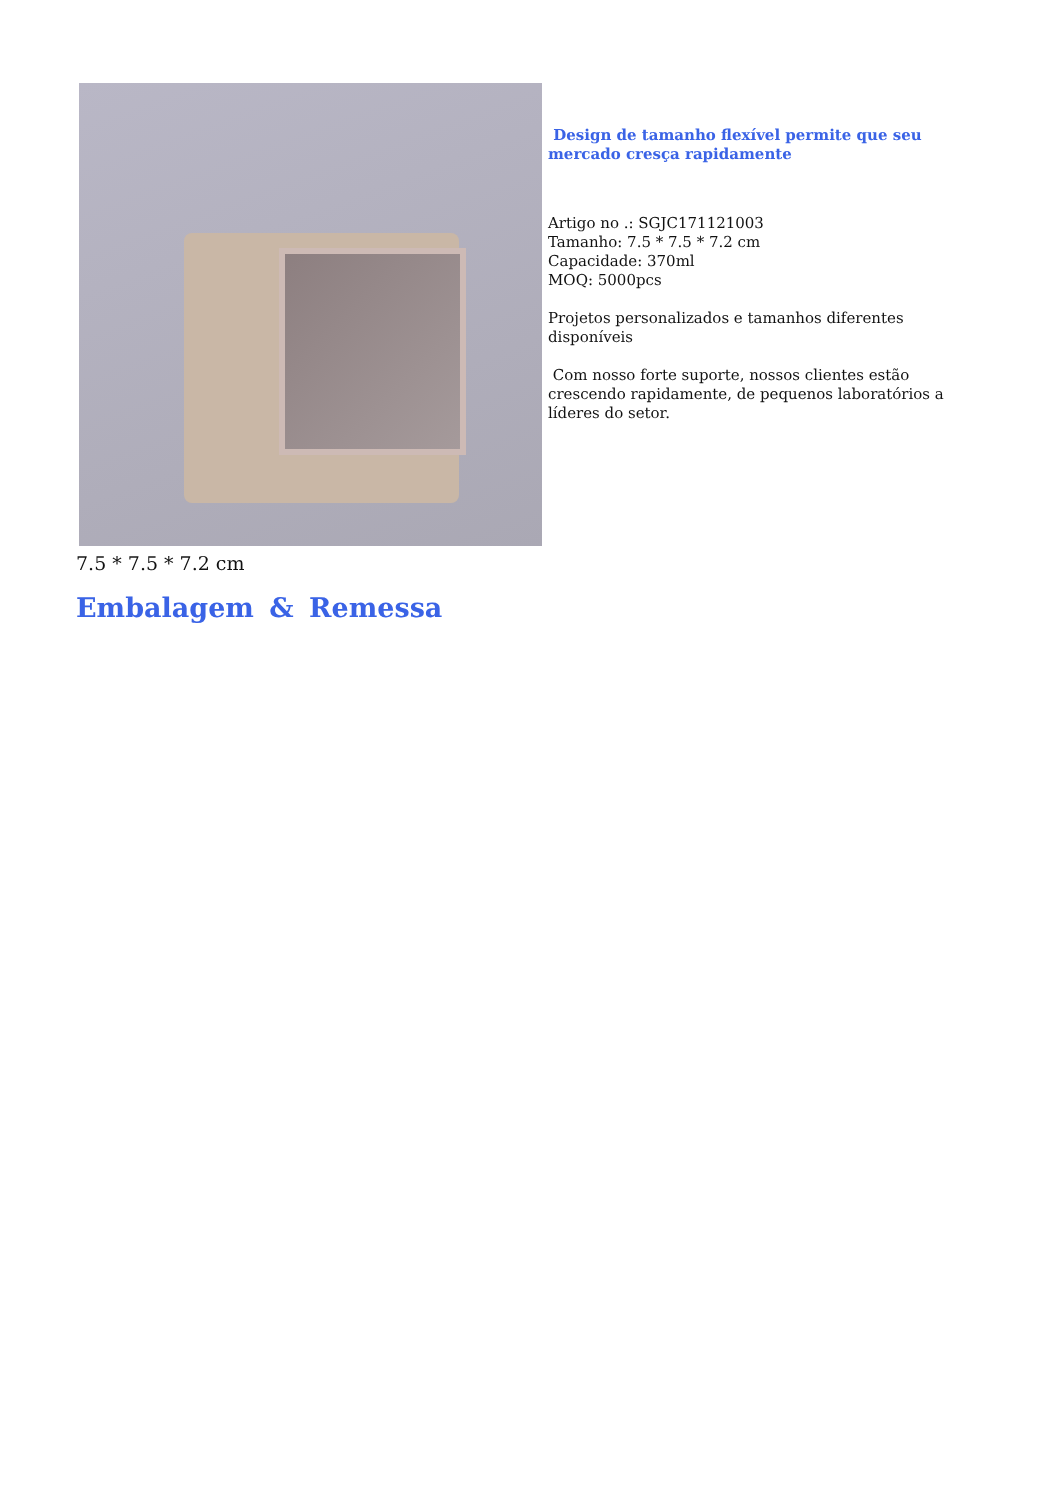Design de tamanho flexível permite que seu mercado cresça rapidamente
Artigo no .: SGJC171121003
Tamanho: 7.5 * 7.5 * 7.2 cm
Capacidade: 370ml
MOQ: 5000pcs
Projetos personalizados e tamanhos diferentes disponíveis
Com nosso forte suporte, nossos clientes estão crescendo rapidamente, de pequenos laboratórios a líderes do setor.
7.5 * 7.5 * 7.2 cm
Embalagem & Remessa